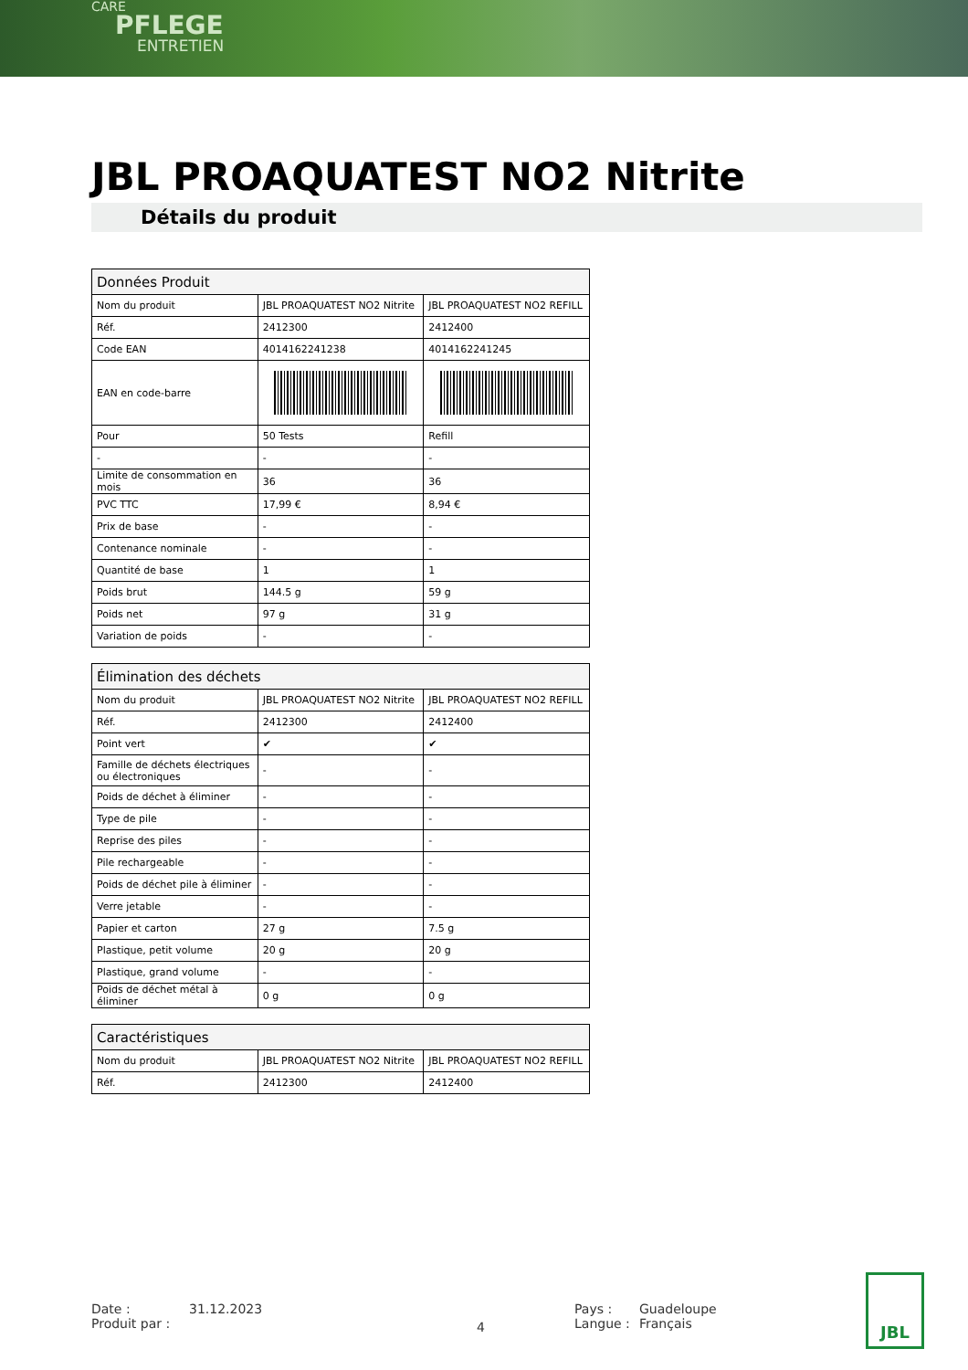CARE
PFLEGE
ENTRETIEN
JBL PROAQUATEST NO2 Nitrite
Détails du produit
| Données Produit | | |
| --- | --- | --- |
| Nom du produit | JBL PROAQUATEST NO2 Nitrite | JBL PROAQUATEST NO2 REFILL |
| Réf. | 2412300 | 2412400 |
| Code EAN | 4014162241238 | 4014162241245 |
| EAN en code-barre | | |
| Pour | 50 Tests | Refill |
| - | - | - |
| Limite de consommation en mois | 36 | 36 |
| PVC TTC | 17,99 € | 8,94 € |
| Prix de base | - | - |
| Contenance nominale | - | - |
| Quantité de base | 1 | 1 |
| Poids brut | 144.5 g | 59 g |
| Poids net | 97 g | 31 g |
| Variation de poids | - | - |
| Élimination des déchets | | |
| --- | --- | --- |
| Nom du produit | JBL PROAQUATEST NO2 Nitrite | JBL PROAQUATEST NO2 REFILL |
| Réf. | 2412300 | 2412400 |
| Point vert | ✔ | ✔ |
| Famille de déchets électriques ou électroniques | - | - |
| Poids de déchet à éliminer | - | - |
| Type de pile | - | - |
| Reprise des piles | - | - |
| Pile rechargeable | - | - |
| Poids de déchet pile à éliminer | - | - |
| Verre jetable | - | - |
| Papier et carton | 27 g | 7.5 g |
| Plastique, petit volume | 20 g | 20 g |
| Plastique, grand volume | - | - |
| Poids de déchet métal à éliminer | 0 g | 0 g |
| Caractéristiques | | |
| --- | --- | --- |
| Nom du produit | JBL PROAQUATEST NO2 Nitrite | JBL PROAQUATEST NO2 REFILL |
| Réf. | 2412300 | 2412400 |
Date :
Produit par :
31.12.2023
4
Pays :
Langue :
Guadeloupe
Français
JBL